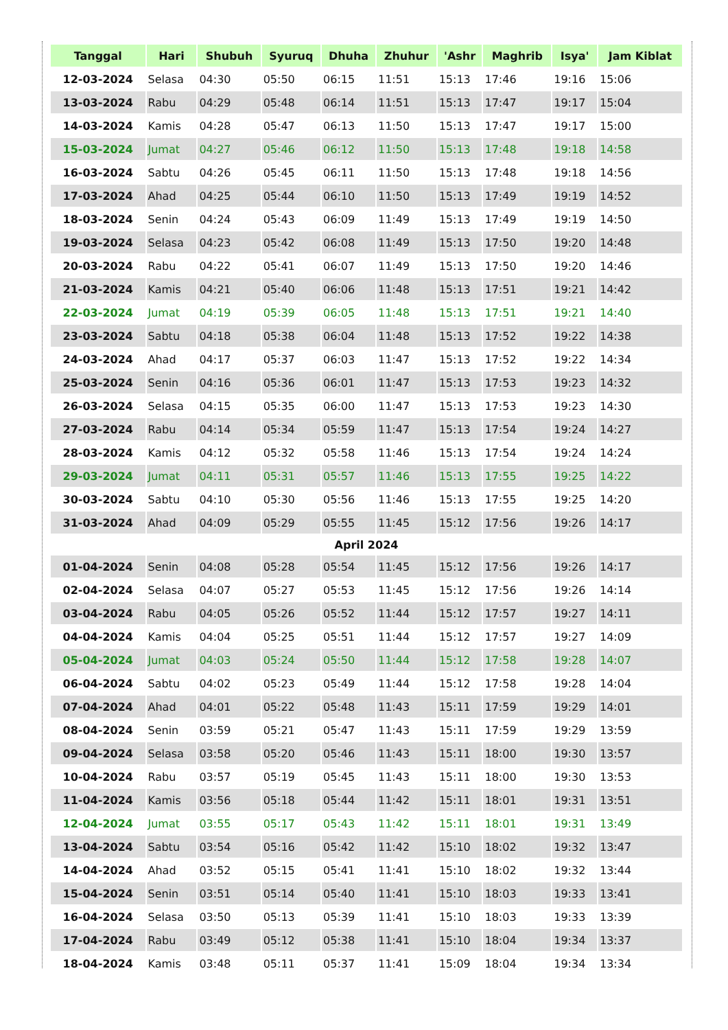| Tanggal | Hari | Shubuh | Syuruq | Dhuha | Zhuhur | 'Ashr | Maghrib | Isya' | Jam Kiblat |
| --- | --- | --- | --- | --- | --- | --- | --- | --- | --- |
| 12-03-2024 | Selasa | 04:30 | 05:50 | 06:15 | 11:51 | 15:13 | 17:46 | 19:16 | 15:06 |
| 13-03-2024 | Rabu | 04:29 | 05:48 | 06:14 | 11:51 | 15:13 | 17:47 | 19:17 | 15:04 |
| 14-03-2024 | Kamis | 04:28 | 05:47 | 06:13 | 11:50 | 15:13 | 17:47 | 19:17 | 15:00 |
| 15-03-2024 | Jumat | 04:27 | 05:46 | 06:12 | 11:50 | 15:13 | 17:48 | 19:18 | 14:58 |
| 16-03-2024 | Sabtu | 04:26 | 05:45 | 06:11 | 11:50 | 15:13 | 17:48 | 19:18 | 14:56 |
| 17-03-2024 | Ahad | 04:25 | 05:44 | 06:10 | 11:50 | 15:13 | 17:49 | 19:19 | 14:52 |
| 18-03-2024 | Senin | 04:24 | 05:43 | 06:09 | 11:49 | 15:13 | 17:49 | 19:19 | 14:50 |
| 19-03-2024 | Selasa | 04:23 | 05:42 | 06:08 | 11:49 | 15:13 | 17:50 | 19:20 | 14:48 |
| 20-03-2024 | Rabu | 04:22 | 05:41 | 06:07 | 11:49 | 15:13 | 17:50 | 19:20 | 14:46 |
| 21-03-2024 | Kamis | 04:21 | 05:40 | 06:06 | 11:48 | 15:13 | 17:51 | 19:21 | 14:42 |
| 22-03-2024 | Jumat | 04:19 | 05:39 | 06:05 | 11:48 | 15:13 | 17:51 | 19:21 | 14:40 |
| 23-03-2024 | Sabtu | 04:18 | 05:38 | 06:04 | 11:48 | 15:13 | 17:52 | 19:22 | 14:38 |
| 24-03-2024 | Ahad | 04:17 | 05:37 | 06:03 | 11:47 | 15:13 | 17:52 | 19:22 | 14:34 |
| 25-03-2024 | Senin | 04:16 | 05:36 | 06:01 | 11:47 | 15:13 | 17:53 | 19:23 | 14:32 |
| 26-03-2024 | Selasa | 04:15 | 05:35 | 06:00 | 11:47 | 15:13 | 17:53 | 19:23 | 14:30 |
| 27-03-2024 | Rabu | 04:14 | 05:34 | 05:59 | 11:47 | 15:13 | 17:54 | 19:24 | 14:27 |
| 28-03-2024 | Kamis | 04:12 | 05:32 | 05:58 | 11:46 | 15:13 | 17:54 | 19:24 | 14:24 |
| 29-03-2024 | Jumat | 04:11 | 05:31 | 05:57 | 11:46 | 15:13 | 17:55 | 19:25 | 14:22 |
| 30-03-2024 | Sabtu | 04:10 | 05:30 | 05:56 | 11:46 | 15:13 | 17:55 | 19:25 | 14:20 |
| 31-03-2024 | Ahad | 04:09 | 05:29 | 05:55 | 11:45 | 15:12 | 17:56 | 19:26 | 14:17 |
| April 2024 | | | | | | | | | |
| 01-04-2024 | Senin | 04:08 | 05:28 | 05:54 | 11:45 | 15:12 | 17:56 | 19:26 | 14:17 |
| 02-04-2024 | Selasa | 04:07 | 05:27 | 05:53 | 11:45 | 15:12 | 17:56 | 19:26 | 14:14 |
| 03-04-2024 | Rabu | 04:05 | 05:26 | 05:52 | 11:44 | 15:12 | 17:57 | 19:27 | 14:11 |
| 04-04-2024 | Kamis | 04:04 | 05:25 | 05:51 | 11:44 | 15:12 | 17:57 | 19:27 | 14:09 |
| 05-04-2024 | Jumat | 04:03 | 05:24 | 05:50 | 11:44 | 15:12 | 17:58 | 19:28 | 14:07 |
| 06-04-2024 | Sabtu | 04:02 | 05:23 | 05:49 | 11:44 | 15:12 | 17:58 | 19:28 | 14:04 |
| 07-04-2024 | Ahad | 04:01 | 05:22 | 05:48 | 11:43 | 15:11 | 17:59 | 19:29 | 14:01 |
| 08-04-2024 | Senin | 03:59 | 05:21 | 05:47 | 11:43 | 15:11 | 17:59 | 19:29 | 13:59 |
| 09-04-2024 | Selasa | 03:58 | 05:20 | 05:46 | 11:43 | 15:11 | 18:00 | 19:30 | 13:57 |
| 10-04-2024 | Rabu | 03:57 | 05:19 | 05:45 | 11:43 | 15:11 | 18:00 | 19:30 | 13:53 |
| 11-04-2024 | Kamis | 03:56 | 05:18 | 05:44 | 11:42 | 15:11 | 18:01 | 19:31 | 13:51 |
| 12-04-2024 | Jumat | 03:55 | 05:17 | 05:43 | 11:42 | 15:11 | 18:01 | 19:31 | 13:49 |
| 13-04-2024 | Sabtu | 03:54 | 05:16 | 05:42 | 11:42 | 15:10 | 18:02 | 19:32 | 13:47 |
| 14-04-2024 | Ahad | 03:52 | 05:15 | 05:41 | 11:41 | 15:10 | 18:02 | 19:32 | 13:44 |
| 15-04-2024 | Senin | 03:51 | 05:14 | 05:40 | 11:41 | 15:10 | 18:03 | 19:33 | 13:41 |
| 16-04-2024 | Selasa | 03:50 | 05:13 | 05:39 | 11:41 | 15:10 | 18:03 | 19:33 | 13:39 |
| 17-04-2024 | Rabu | 03:49 | 05:12 | 05:38 | 11:41 | 15:10 | 18:04 | 19:34 | 13:37 |
| 18-04-2024 | Kamis | 03:48 | 05:11 | 05:37 | 11:41 | 15:09 | 18:04 | 19:34 | 13:34 |